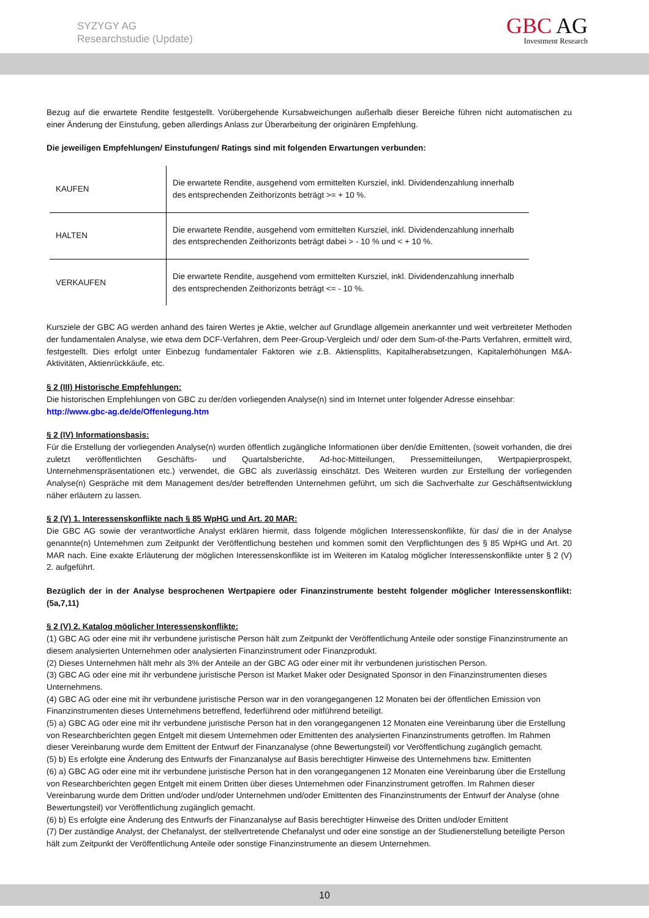SYZYGY AG
Researchstudie (Update)
GBC AG
Investment Research
Bezug auf die erwartete Rendite festgestellt. Vorübergehende Kursabweichungen außerhalb dieser Bereiche führen nicht automatischen zu einer Änderung der Einstufung, geben allerdings Anlass zur Überarbeitung der originären Empfehlung.
Die jeweiligen Empfehlungen/ Einstufungen/ Ratings sind mit folgenden Erwartungen verbunden:
| KAUFEN | Die erwartete Rendite, ausgehend vom ermittelten Kursziel, inkl. Dividendenzahlung innerhalb des entsprechenden Zeithorizonts beträgt >= + 10 %. |
| HALTEN | Die erwartete Rendite, ausgehend vom ermittelten Kursziel, inkl. Dividendenzahlung innerhalb des entsprechenden Zeithorizonts beträgt dabei > - 10 % und < + 10 %. |
| VERKAUFEN | Die erwartete Rendite, ausgehend vom ermittelten Kursziel, inkl. Dividendenzahlung innerhalb des entsprechenden Zeithorizonts beträgt <= - 10 %. |
Kursziele der GBC AG werden anhand des fairen Wertes je Aktie, welcher auf Grundlage allgemein anerkannter und weit verbreiteter Methoden der fundamentalen Analyse, wie etwa dem DCF-Verfahren, dem Peer-Group-Vergleich und/ oder dem Sum-of-the-Parts Verfahren, ermittelt wird, festgestellt. Dies erfolgt unter Einbezug fundamentaler Faktoren wie z.B. Aktiensplitts, Kapitalherabsetzungen, Kapitalerhöhungen M&A-Aktivitäten, Aktienrückkäufe, etc.
§ 2 (III) Historische Empfehlungen:
Die historischen Empfehlungen von GBC zu der/den vorliegenden Analyse(n) sind im Internet unter folgender Adresse einsehbar:
http://www.gbc-ag.de/de/Offenlegung.htm
§ 2 (IV) Informationsbasis:
Für die Erstellung der vorliegenden Analyse(n) wurden öffentlich zugängliche Informationen über den/die Emittenten, (soweit vorhanden, die drei zuletzt veröffentlichten Geschäfts- und Quartalsberichte, Ad-hoc-Mitteilungen, Pressemitteilungen, Wertpapierprospekt, Unternehmenspräsentationen etc.) verwendet, die GBC als zuverlässig einschätzt. Des Weiteren wurden zur Erstellung der vorliegenden Analyse(n) Gespräche mit dem Management des/der betreffenden Unternehmen geführt, um sich die Sachverhalte zur Geschäftsentwicklung näher erläutern zu lassen.
§ 2 (V) 1. Interessenskonflikte nach § 85 WpHG und Art. 20 MAR:
Die GBC AG sowie der verantwortliche Analyst erklären hiermit, dass folgende möglichen Interessenskonflikte, für das/ die in der Analyse genannte(n) Unternehmen zum Zeitpunkt der Veröffentlichung bestehen und kommen somit den Verpflichtungen des § 85 WpHG und Art. 20 MAR nach. Eine exakte Erläuterung der möglichen Interessenskonflikte ist im Weiteren im Katalog möglicher Interessenskonflikte unter § 2 (V) 2. aufgeführt.
Bezüglich der in der Analyse besprochenen Wertpapiere oder Finanzinstrumente besteht folgender möglicher Interessenskonflikt: (5a,7,11)
§ 2 (V) 2. Katalog möglicher Interessenskonflikte:
(1) GBC AG oder eine mit ihr verbundene juristische Person hält zum Zeitpunkt der Veröffentlichung Anteile oder sonstige Finanzinstrumente an diesem analysierten Unternehmen oder analysierten Finanzinstrument oder Finanzprodukt.
(2) Dieses Unternehmen hält mehr als 3% der Anteile an der GBC AG oder einer mit ihr verbundenen juristischen Person.
(3) GBC AG oder eine mit ihr verbundene juristische Person ist Market Maker oder Designated Sponsor in den Finanzinstrumenten dieses Unternehmens.
(4) GBC AG oder eine mit ihr verbundene juristische Person war in den vorangegangenen 12 Monaten bei der öffentlichen Emission von Finanzinstrumenten dieses Unternehmens betreffend, federführend oder mitführend beteiligt.
(5) a) GBC AG oder eine mit ihr verbundene juristische Person hat in den vorangegangenen 12 Monaten eine Vereinbarung über die Erstellung von Researchberichten gegen Entgelt mit diesem Unternehmen oder Emittenten des analysierten Finanzinstruments getroffen. Im Rahmen dieser Vereinbarung wurde dem Emittent der Entwurf der Finanzanalyse (ohne Bewertungsteil) vor Veröffentlichung zugänglich gemacht.
(5) b) Es erfolgte eine Änderung des Entwurfs der Finanzanalyse auf Basis berechtigter Hinweise des Unternehmens bzw. Emittenten
(6) a) GBC AG oder eine mit ihr verbundene juristische Person hat in den vorangegangenen 12 Monaten eine Vereinbarung über die Erstellung von Researchberichten gegen Entgelt mit einem Dritten über dieses Unternehmen oder Finanzinstrument getroffen. Im Rahmen dieser Vereinbarung wurde dem Dritten und/oder und/oder Unternehmen und/oder Emittenten des Finanzinstruments der Entwurf der Analyse (ohne Bewertungsteil) vor Veröffentlichung zugänglich gemacht.
(6) b) Es erfolgte eine Änderung des Entwurfs der Finanzanalyse auf Basis berechtigter Hinweise des Dritten und/oder Emittent
(7) Der zuständige Analyst, der Chefanalyst, der stellvertretende Chefanalyst und oder eine sonstige an der Studienerstellung beteiligte Person hält zum Zeitpunkt der Veröffentlichung Anteile oder sonstige Finanzinstrumente an diesem Unternehmen.
10